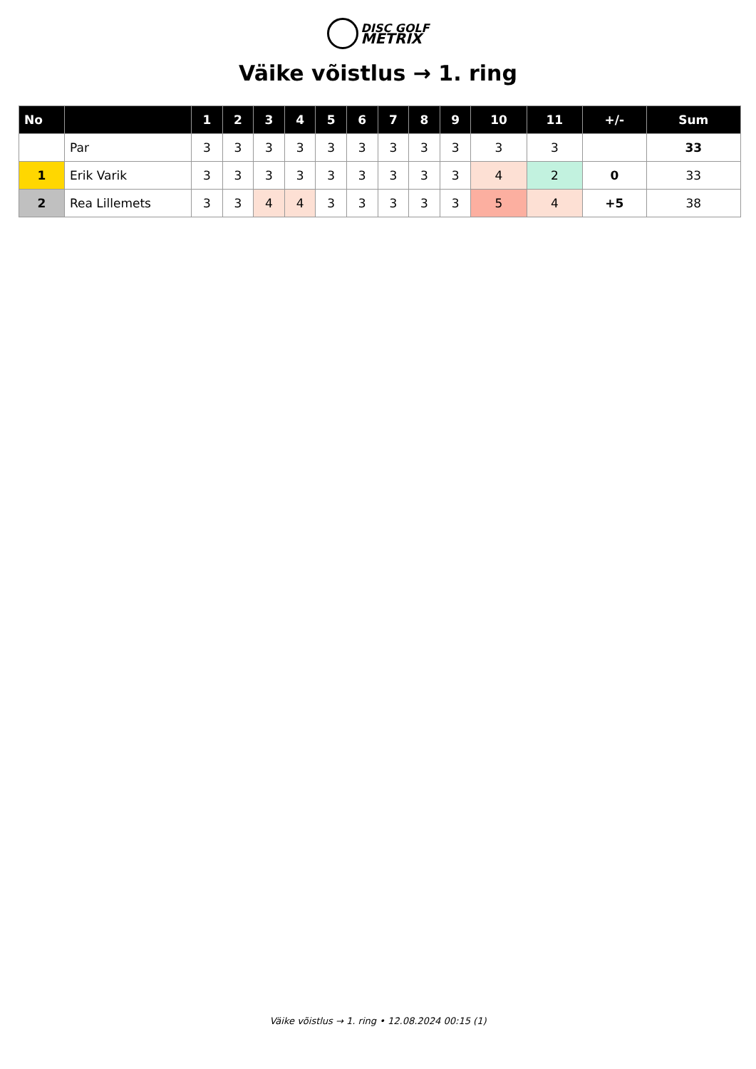DISC GOLF
METRIX
Väike võistlus → 1. ring
| No | | 1 | 2 | 3 | 4 | 5 | 6 | 7 | 8 | 9 | 10 | 11 | +/- | Sum |
| --- | --- | --- | --- | --- | --- | --- | --- | --- | --- | --- | --- | --- | --- | --- |
| | Par | 3 | 3 | 3 | 3 | 3 | 3 | 3 | 3 | 3 | 3 | 3 | | 33 |
| 1 | Erik Varik | 3 | 3 | 3 | 3 | 3 | 3 | 3 | 3 | 3 | 4 | 2 | 0 | 33 |
| 2 | Rea Lillemets | 3 | 3 | 4 | 4 | 3 | 3 | 3 | 3 | 3 | 5 | 4 | +5 | 38 |
Väike võistlus → 1. ring • 12.08.2024 00:15 (1)